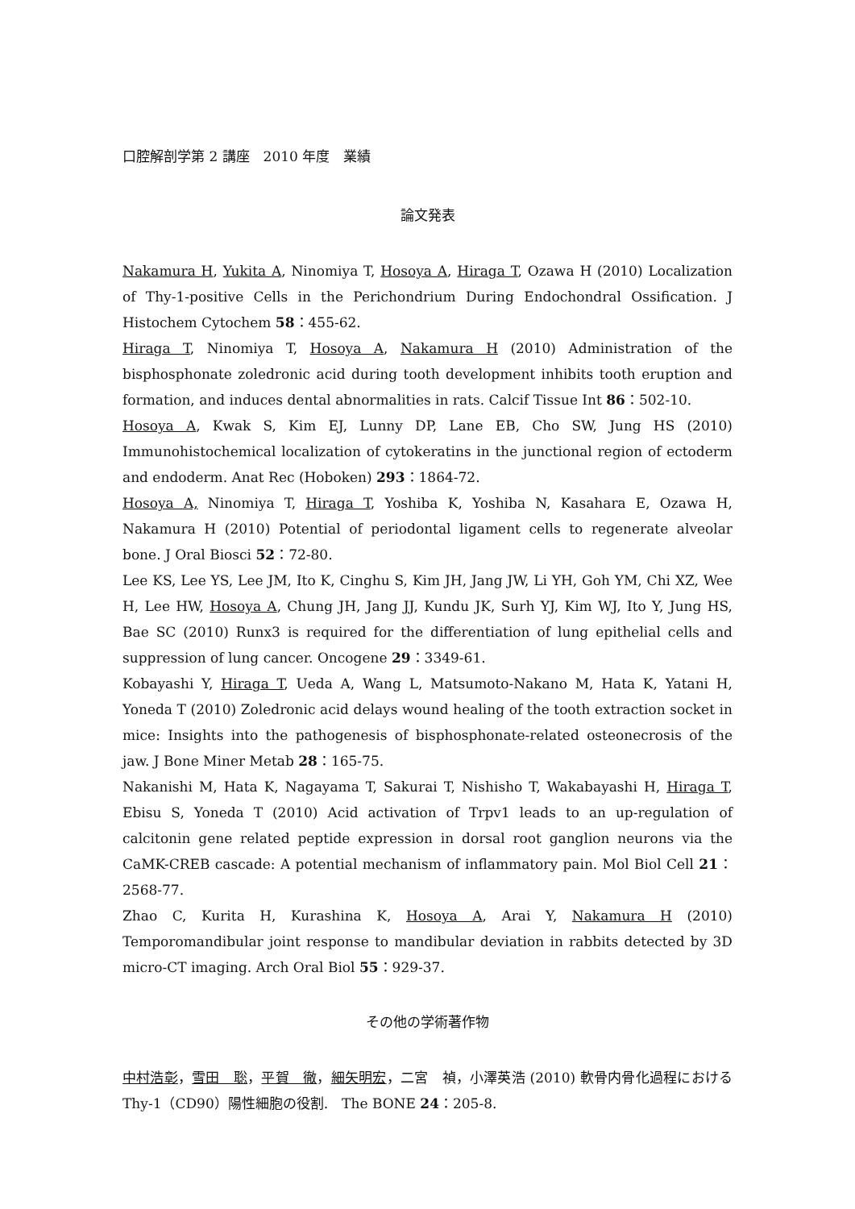口腔解剖学第 2 講座　2010 年度　業績
論文発表
Nakamura H, Yukita A, Ninomiya T, Hosoya A, Hiraga T, Ozawa H (2010) Localization of Thy-1-positive Cells in the Perichondrium During Endochondral Ossification. J Histochem Cytochem 58：455-62.
Hiraga T, Ninomiya T, Hosoya A, Nakamura H (2010) Administration of the bisphosphonate zoledronic acid during tooth development inhibits tooth eruption and formation, and induces dental abnormalities in rats. Calcif Tissue Int 86：502-10.
Hosoya A, Kwak S, Kim EJ, Lunny DP, Lane EB, Cho SW, Jung HS (2010) Immunohistochemical localization of cytokeratins in the junctional region of ectoderm and endoderm. Anat Rec (Hoboken) 293：1864-72.
Hosoya A, Ninomiya T, Hiraga T, Yoshiba K, Yoshiba N, Kasahara E, Ozawa H, Nakamura H (2010) Potential of periodontal ligament cells to regenerate alveolar bone. J Oral Biosci 52：72-80.
Lee KS, Lee YS, Lee JM, Ito K, Cinghu S, Kim JH, Jang JW, Li YH, Goh YM, Chi XZ, Wee H, Lee HW, Hosoya A, Chung JH, Jang JJ, Kundu JK, Surh YJ, Kim WJ, Ito Y, Jung HS, Bae SC (2010) Runx3 is required for the differentiation of lung epithelial cells and suppression of lung cancer. Oncogene 29：3349-61.
Kobayashi Y, Hiraga T, Ueda A, Wang L, Matsumoto-Nakano M, Hata K, Yatani H, Yoneda T (2010) Zoledronic acid delays wound healing of the tooth extraction socket in mice: Insights into the pathogenesis of bisphosphonate-related osteonecrosis of the jaw. J Bone Miner Metab 28：165-75.
Nakanishi M, Hata K, Nagayama T, Sakurai T, Nishisho T, Wakabayashi H, Hiraga T, Ebisu S, Yoneda T (2010) Acid activation of Trpv1 leads to an up-regulation of calcitonin gene related peptide expression in dorsal root ganglion neurons via the CaMK-CREB cascade: A potential mechanism of inflammatory pain. Mol Biol Cell 21：2568-77.
Zhao C, Kurita H, Kurashina K, Hosoya A, Arai Y, Nakamura H (2010) Temporomandibular joint response to mandibular deviation in rabbits detected by 3D micro-CT imaging. Arch Oral Biol 55：929-37.
その他の学術著作物
中村浩彰，雪田　聡，平賀　徹，細矢明宏，二宮　禎，小澤英浩 (2010) 軟骨内骨化過程における Thy-1（CD90）陽性細胞の役割.　The BONE 24：205-8.